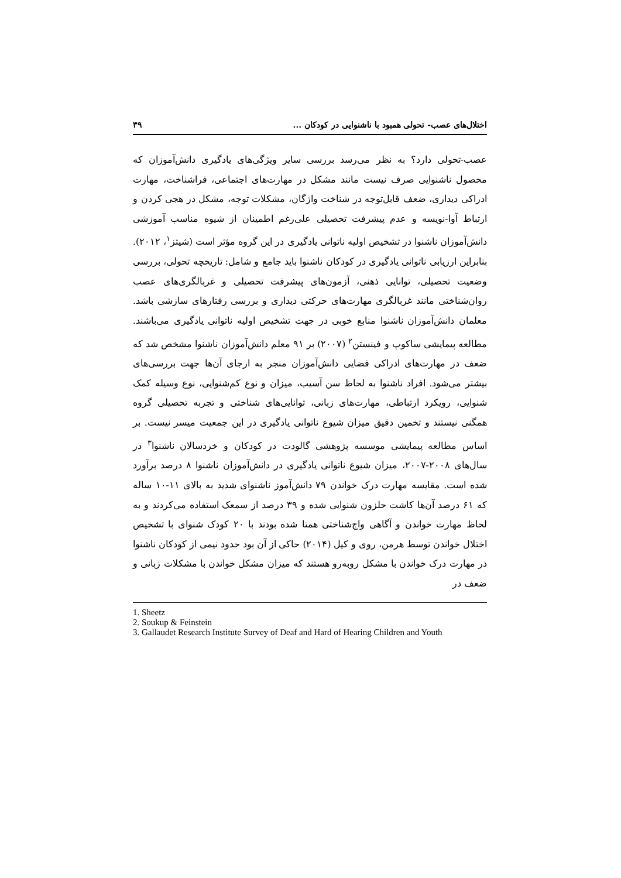اختلال‌های عصب- تحولی همبود با ناشنوایی در کودکان ... ۳۹
عصب-تحولی دارد؟ به نظر می‌رسد بررسی سایر ویژگی‌های یادگیری دانش‌آموزان که محصول ناشنوایی صرف نیست مانند مشکل در مهارت‌های اجتماعی، فراشناخت، مهارت ادراکی دیداری، ضعف قابل‌توجه در شناخت واژگان، مشکلات توجه، مشکل در هجی کردن و ارتباط آوا-نویسه و عدم پیشرفت تحصیلی علی‌رغم اطمینان از شیوه مناسب آموزشی دانش‌آموزان ناشنوا در تشخیص اولیه ناتوانی یادگیری در این گروه مؤثر است (شیتز<sup>۱</sup>، ۲۰۱۲). بنابراین ارزیابی ناتوانی یادگیری در کودکان ناشنوا باید جامع و شامل: تاریخچه تحولی، بررسی وضعیت تحصیلی، توانایی ذهنی، آزمون‌های پیشرفت تحصیلی و غربالگری‌های عصب روان‌شناختی مانند غربالگری مهارت‌های حرکتی دیداری و بررسی رفتارهای سازشی باشد. معلمان دانش‌آموزان ناشنوا منابع خوبی در جهت تشخیص اولیه ناتوانی یادگیری می‌باشند. مطالعه پیمایشی ساکوپ و فینستن<sup>۲</sup> (۲۰۰۷) بر ۹۱ معلم دانش‌آموزان ناشنوا مشخص شد که ضعف در مهارت‌های ادراکی فضایی دانش‌آموزان منجر به ارجای آن‌ها جهت بررسی‌های بیشتر می‌شود. افراد ناشنوا به لحاظ سن آسیب، میزان و نوع کم‌شنوایی، نوع وسیله کمک شنوایی، رویکرد ارتباطی، مهارت‌های زبانی، توانایی‌های شناختی و تجربه تحصیلی گروه همگنی نیستند و تخمین دقیق میزان شیوع ناتوانی یادگیری در این جمعیت میسر نیست. بر اساس مطالعه پیمایشی موسسه پژوهشی گالودت در کودکان و خردسالان ناشنوا<sup>۳</sup> در سال‌های ۲۰۰۸-۲۰۰۷، میزان شیوع ناتوانی یادگیری در دانش‌آموزان ناشنوا ۸ درصد برآورد شده است. مقایسه مهارت درک خواندن ۷۹ دانش‌آموز ناشنوای شدید به بالای ۱۱-۱۰ ساله که ۶۱ درصد آن‌ها کاشت حلزون شنوایی شده و ۳۹ درصد از سمعک استفاده می‌کردند و به لحاظ مهارت خواندن و آگاهی واج‌شناختی همتا شده بودند با ۲۰ کودک شنوای با تشخیص اختلال خواندن توسط هرمن، روی و کیل (۲۰۱۴) حاکی از آن بود حدود نیمی از کودکان ناشنوا در مهارت درک خواندن با مشکل روبه‌رو هستند که میزان مشکل خواندن با مشکلات زبانی و ضعف در
1. Sheetz
2. Soukup & Feinstein
3. Gallaudet Research Institute Survey of Deaf and Hard of Hearing Children and Youth